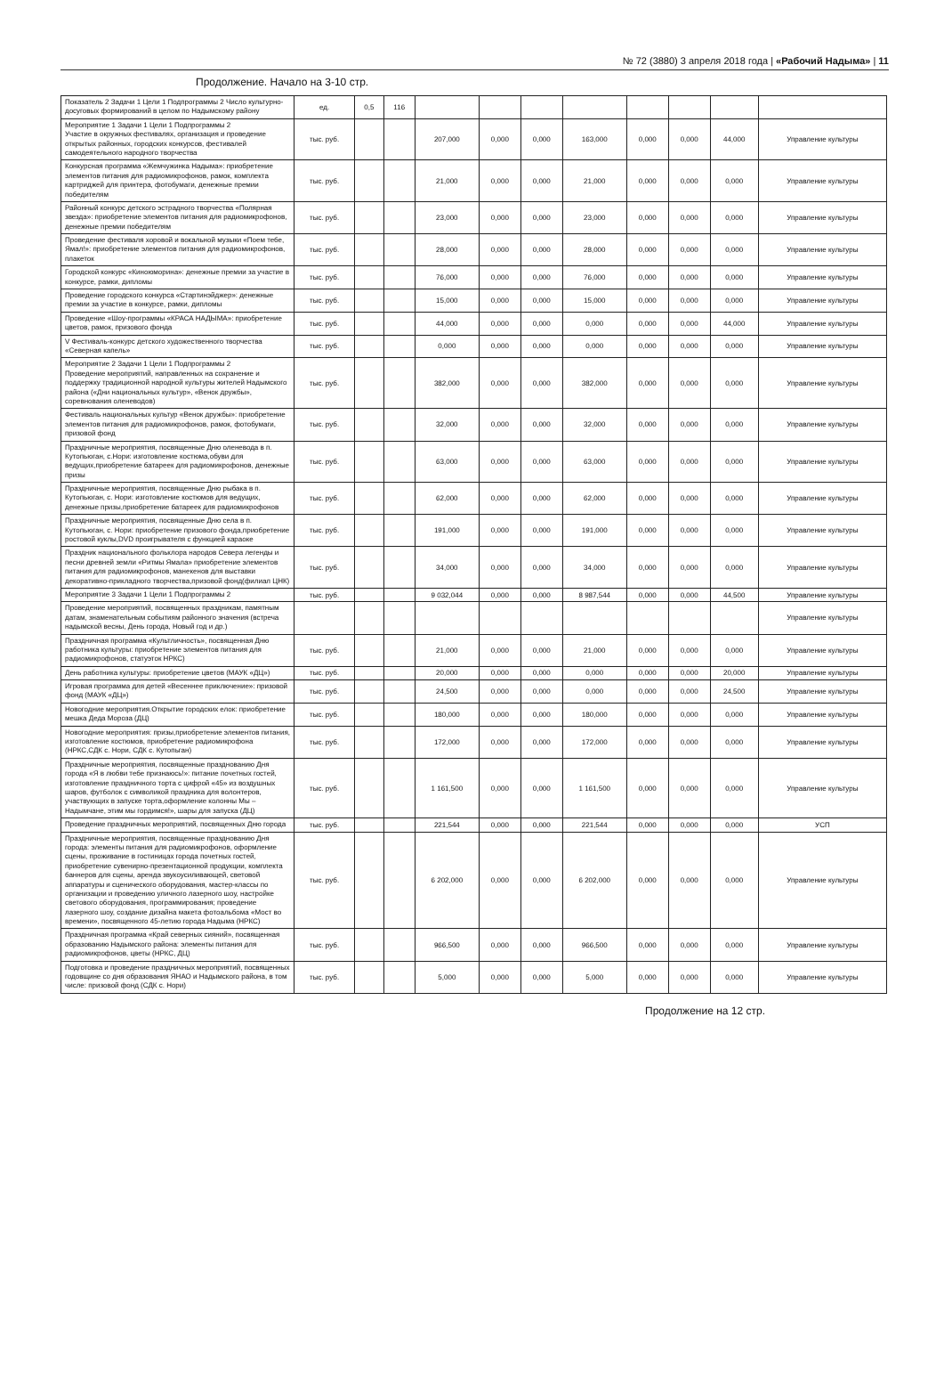№ 72 (3880) 3 апреля 2018 года | «Рабочий Надыма» | 11
Продолжение. Начало на 3-10 стр.
| Показатель 2 Задачи 1 Цели 1 Подпрограммы 2 Число культурно-досуговых формирований в целом по Надымскому району | ед. | 0,5 | 116 | | | | | | | | |
| Мероприятие 1 Задачи 1 Цели 1 Подпрограммы 2 Участие в окружных фестивалях, организация и проведение открытых районных, городских конкурсов, фестивалей самодеятельного народного творчества | тыс. руб. | | | 207,000 | 0,000 | 0,000 | 163,000 | 0,000 | 0,000 | 44,000 | Управление культуры |
| Конкурсная программа «Жемчужинка Надыма»: приобретение элементов питания для радиомикрофонов, рамок, комплекта картриджей для принтера, фотобумаги, денежные премии победителям | тыс. руб. | | | 21,000 | 0,000 | 0,000 | 21,000 | 0,000 | 0,000 | 0,000 | Управление культуры |
| Районный конкурс детского эстрадного творчества «Полярная звезда»: приобретение элементов питания для радиомикрофонов, денежные премии победителям | тыс. руб. | | | 23,000 | 0,000 | 0,000 | 23,000 | 0,000 | 0,000 | 0,000 | Управление культуры |
| Проведение фестиваля хоровой и вокальной музыки «Поем тебе, Ямал!»: приобретение элементов питания для радиомикрофонов, плакеток | тыс. руб. | | | 28,000 | 0,000 | 0,000 | 28,000 | 0,000 | 0,000 | 0,000 | Управление культуры |
| Городской конкурс «Киноюморина»: денежные премии за участие в конкурсе, рамки, дипломы | тыс. руб. | | | 76,000 | 0,000 | 0,000 | 76,000 | 0,000 | 0,000 | 0,000 | Управление культуры |
| Проведение городского конкурса «Стартинэйджер»: денежные премии за участие в конкурсе, рамки, дипломы | тыс. руб. | | | 15,000 | 0,000 | 0,000 | 15,000 | 0,000 | 0,000 | 0,000 | Управление культуры |
| Проведение «Шоу-программы «КРАСА НАДЫМА»: приобретение цветов, рамок, призового фонда | тыс. руб. | | | 44,000 | 0,000 | 0,000 | 0,000 | 0,000 | 0,000 | 44,000 | Управление культуры |
| V Фестиваль-конкурс детского художественного творчества «Северная капель» | тыс. руб. | | | 0,000 | 0,000 | 0,000 | 0,000 | 0,000 | 0,000 | 0,000 | Управление культуры |
| Мероприятие 2 Задачи 1 Цели 1 Подпрограммы 2 Проведение мероприятий, направленных на сохранение и поддержку традиционной народной культуры жителей Надымского района («Дни национальных культур», «Венок дружбы», соревнования оленеводов) | тыс. руб. | | | 382,000 | 0,000 | 0,000 | 382,000 | 0,000 | 0,000 | 0,000 | Управление культуры |
| Фестиваль национальных культур «Венок дружбы»: приобретение элементов питания для радиомикрофонов, рамок, фотобумаги, призовой фонд | тыс. руб. | | | 32,000 | 0,000 | 0,000 | 32,000 | 0,000 | 0,000 | 0,000 | Управление культуры |
| Праздничные мероприятия, посвященные Дню оленевода в п. Кутопьюган, с.Нори: изготовление костюма,обуви для ведущих,приобретение батареек для радиомикрофонов, денежные призы | тыс. руб. | | | 63,000 | 0,000 | 0,000 | 63,000 | 0,000 | 0,000 | 0,000 | Управление культуры |
| Праздничные мероприятия, посвященные Дню рыбака в п. Кутопьюган, с. Нори: изготовление костюмов для ведущих, денежные призы,приобретение батареек для радиомикрофонов | тыс. руб. | | | 62,000 | 0,000 | 0,000 | 62,000 | 0,000 | 0,000 | 0,000 | Управление культуры |
| Праздничные мероприятия, посвященные Дню села в п. Кутопьюган, с. Нори: приобретение призового фонда,приобретение ростовой куклы,DVD проигрывателя с функцией караоке | тыс. руб. | | | 191,000 | 0,000 | 0,000 | 191,000 | 0,000 | 0,000 | 0,000 | Управление культуры |
| Праздник национального фольклора народов Севера легенды и песни древней земли «Ритмы Ямала» приобретение элементов питания для радиомикрофонов, манекенов для выставки декоративно-прикладного творчества,призовой фонд(филиал ЦНК) | тыс. руб. | | | 34,000 | 0,000 | 0,000 | 34,000 | 0,000 | 0,000 | 0,000 | Управление культуры |
| Мероприятие 3 Задачи 1 Цели 1 Подпрограммы 2 | тыс. руб. | | | 9 032,044 | 0,000 | 0,000 | 8 987,544 | 0,000 | 0,000 | 44,500 | Управление культуры |
| Проведение мероприятий, посвященных праздникам, памятным датам, знаменательным событиям районного значения (встреча надымской весны, День города, Новый год и др.) | | | | | | | | | | | Управление культуры |
| Праздничная программа «Культличность», посвященная Дню работника культуры: приобретение элементов питания для радиомикрофонов, статуэток НРКС) | тыс. руб. | | | 21,000 | 0,000 | 0,000 | 21,000 | 0,000 | 0,000 | 0,000 | Управление культуры |
| День работника культуры: приобретение цветов (МАУК «ДЦ») | тыс. руб. | | | 20,000 | 0,000 | 0,000 | 0,000 | 0,000 | 0,000 | 20,000 | Управление культуры |
| Игровая программа для детей «Весеннее приключение»: призовой фонд (МАУК «ДЦ») | тыс. руб. | | | 24,500 | 0,000 | 0,000 | 0,000 | 0,000 | 0,000 | 24,500 | Управление культуры |
| Новогодние мероприятия.Открытие городских елок: приобретение мешка Деда Мороза (ДЦ) | тыс. руб. | | | 180,000 | 0,000 | 0,000 | 180,000 | 0,000 | 0,000 | 0,000 | Управление культуры |
| Новогодние мероприятия: призы,приобретение элементов питания, изготовление костюмов, приобретение радиомикрофона (НРКС,СДК с. Нори, СДК с. Кутопьган) | тыс. руб. | | | 172,000 | 0,000 | 0,000 | 172,000 | 0,000 | 0,000 | 0,000 | Управление культуры |
| Праздничные мероприятия, посвященные празднованию Дня города «Я в любви тебе признаюсь!»: питание почетных гостей, изготовление праздничного торта с цифрой «45» из воздушных шаров, футболок с символикой праздника для волонтеров, участвующих в запуске торта,оформление колонны Мы – Надымчане, этим мы гордимся!», шары для запуска (ДЦ) | тыс. руб. | | | 1 161,500 | 0,000 | 0,000 | 1 161,500 | 0,000 | 0,000 | 0,000 | Управление культуры |
| Проведение праздничных мероприятий, посвященных Дню города | тыс. руб. | | | 221,544 | 0,000 | 0,000 | 221,544 | 0,000 | 0,000 | 0,000 | УСП |
| Праздничные мероприятия, посвященные празднованию Дня города: элементы питания для радиомикрофонов, оформление сцены, проживание в гостиницах города почетных гостей, приобретение сувенирно-презентационной продукции, комплекта баннеров для сцены, аренда звукоусиливающей, световой аппаратуры и сценического оборудования, мастер-классы по организации и проведению уличного лазерного шоу, настройке светового оборудования, программирования; проведение лазерного шоу, создание дизайна макета фотоальбома «Мост во времени», посвященного 45-летию города Надыма (НРКС) | тыс. руб. | | | 6 202,000 | 0,000 | 0,000 | 6 202,000 | 0,000 | 0,000 | 0,000 | Управление культуры |
| Праздничная программа «Край северных сияний», посвященная образованию Надымского района: элементы питания для радиомикрофонов, цветы (НРКС, ДЦ) | тыс. руб. | | | 966,500 | 0,000 | 0,000 | 966,500 | 0,000 | 0,000 | 0,000 | Управление культуры |
| Подготовка и проведение праздничных мероприятий, посвященных годовщине со дня образования ЯНАО и Надымского района, в том числе: призовой фонд (СДК с. Нори) | тыс. руб. | | | 5,000 | 0,000 | 0,000 | 5,000 | 0,000 | 0,000 | 0,000 | Управление культуры |
Продолжение на 12 стр.